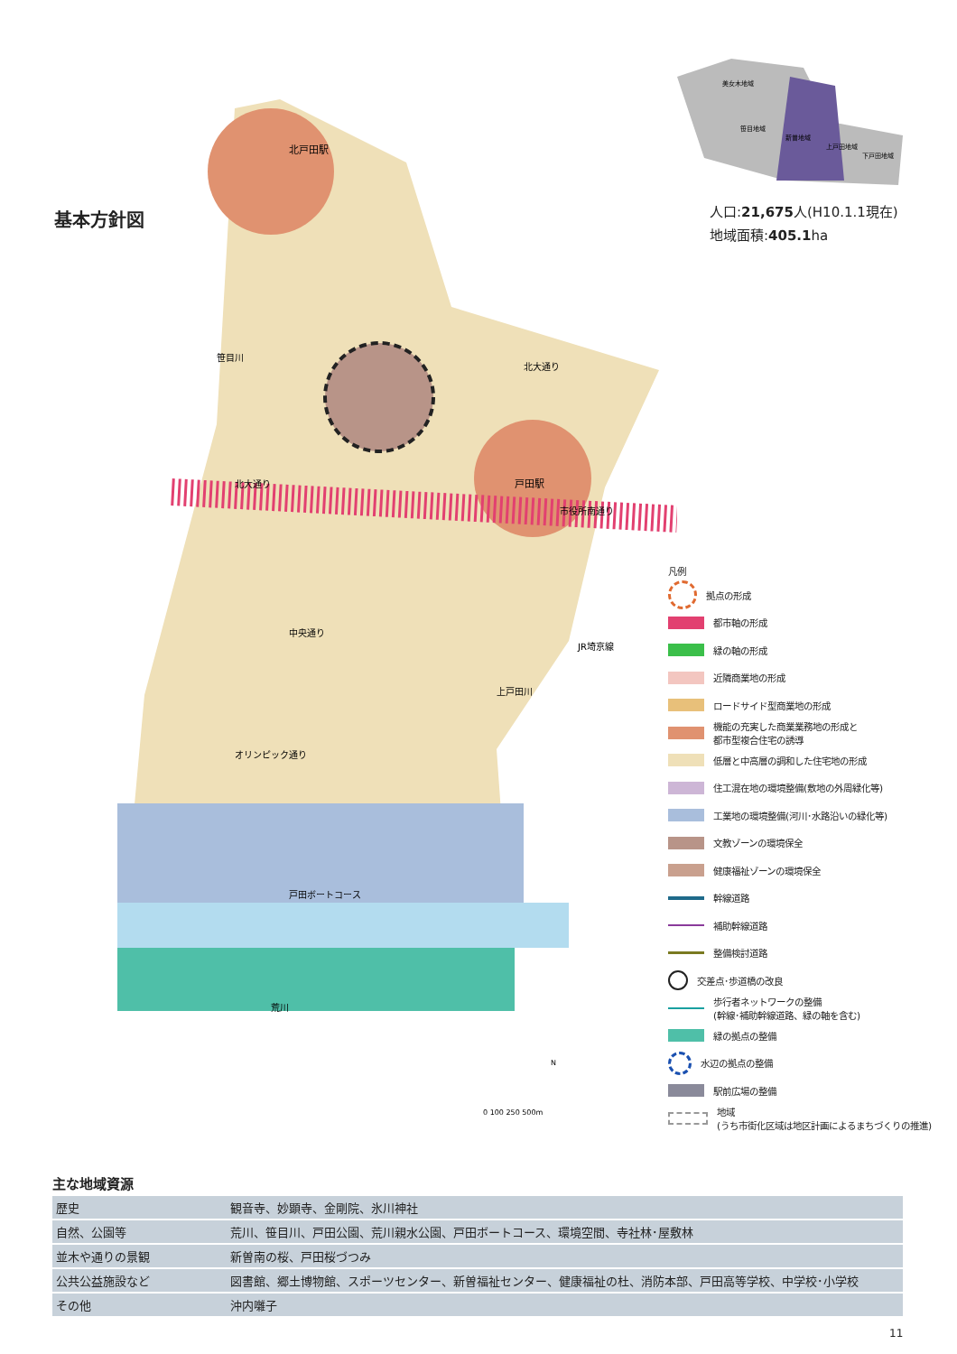基本方針図
美女木地域
笹目地域
新曽地域
上戸田地域
下戸田地域
人口:21,675人(H10.1.1現在)
地域面積:405.1ha
北戸田駅
戸田駅
北大通り
市役所南通り
中央通り
オリンピック通り
戸田ボートコース
荒川
北大通り
笹目川
上戸田川
JR埼京線
N
0 100 250 500m
凡例
拠点の形成
都市軸の形成
緑の軸の形成
近隣商業地の形成
ロードサイド型商業地の形成
機能の充実した商業業務地の形成と
都市型複合住宅の誘導
低層と中高層の調和した住宅地の形成
住工混在地の環境整備(敷地の外周緑化等)
工業地の環境整備(河川･水路沿いの緑化等)
文教ゾーンの環境保全
健康福祉ゾーンの環境保全
幹線道路
補助幹線道路
整備検討道路
交差点･歩道橋の改良
歩行者ネットワークの整備
(幹線･補助幹線道路、緑の軸を含む)
緑の拠点の整備
水辺の拠点の整備
駅前広場の整備
地域
(うち市街化区域は地区計画によるまちづくりの推進)
主な地域資源
| 歴史 | 観音寺、妙顕寺、金剛院、氷川神社 |
| 自然、公園等 | 荒川、笹目川、戸田公園、荒川親水公園、戸田ボートコース、環境空間、寺社林･屋敷林 |
| 並木や通りの景観 | 新曽南の桜、戸田桜づつみ |
| 公共公益施設など | 図書館、郷土博物館、スポーツセンター、新曽福祉センター、健康福祉の杜、消防本部、戸田高等学校、中学校･小学校 |
| その他 | 沖内囃子 |
11